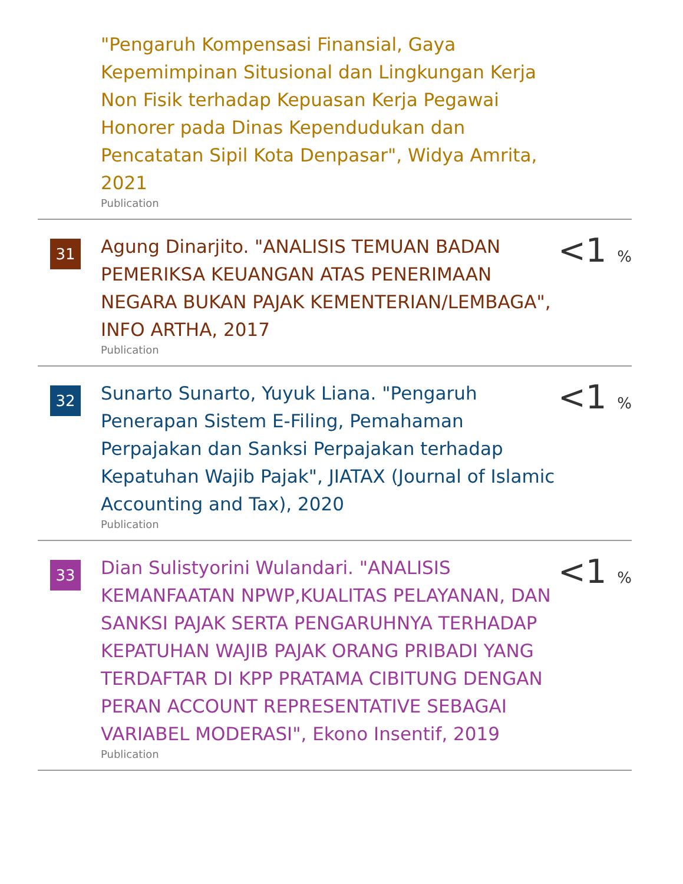"Pengaruh Kompensasi Finansial, Gaya Kepemimpinan Situsional dan Lingkungan Kerja Non Fisik terhadap Kepuasan Kerja Pegawai Honorer pada Dinas Kependudukan dan Pencatatan Sipil Kota Denpasar", Widya Amrita, 2021
Publication
31
Agung Dinarjito. "ANALISIS TEMUAN BADAN PEMERIKSA KEUANGAN ATAS PENERIMAAN NEGARA BUKAN PAJAK KEMENTERIAN/LEMBAGA", INFO ARTHA, 2017
Publication
<1 %
32
Sunarto Sunarto, Yuyuk Liana. "Pengaruh Penerapan Sistem E-Filing, Pemahaman Perpajakan dan Sanksi Perpajakan terhadap Kepatuhan Wajib Pajak", JIATAX (Journal of Islamic Accounting and Tax), 2020
Publication
<1 %
33
Dian Sulistyorini Wulandari. "ANALISIS KEMANFAATAN NPWP,KUALITAS PELAYANAN, DAN SANKSI PAJAK SERTA PENGARUHNYA TERHADAP KEPATUHAN WAJIB PAJAK ORANG PRIBADI YANG TERDAFTAR DI KPP PRATAMA CIBITUNG DENGAN PERAN ACCOUNT REPRESENTATIVE SEBAGAI VARIABEL MODERASI", Ekono Insentif, 2019
Publication
<1 %